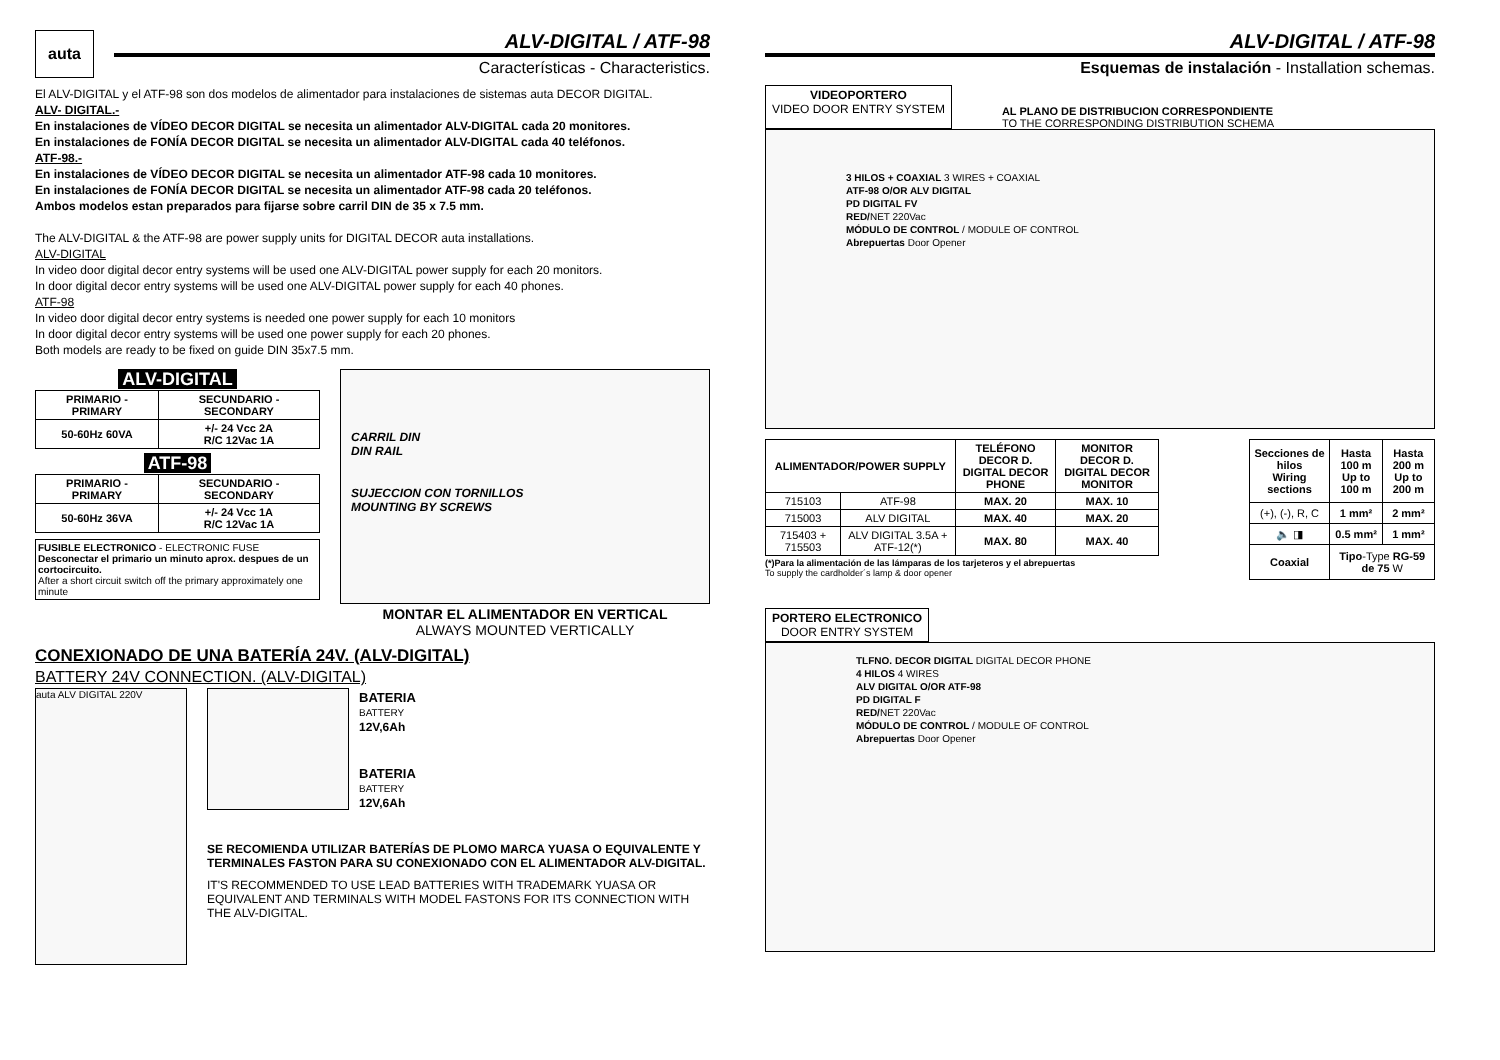auta
ALV-DIGITAL / ATF-98
Características - Characteristics.
El ALV-DIGITAL y el ATF-98 son dos modelos de alimentador para instalaciones de sistemas auta DECOR DIGITAL.
ALV- DIGITAL.-
En instalaciones de VÍDEO DECOR DIGITAL se necesita un alimentador ALV-DIGITAL cada 20 monitores.
En instalaciones de FONÍA DECOR DIGITAL se necesita un alimentador ALV-DIGITAL cada 40 teléfonos.
ATF-98.-
En instalaciones de VÍDEO DECOR DIGITAL se necesita un alimentador ATF-98 cada 10 monitores.
En instalaciones de FONÍA DECOR DIGITAL se necesita un alimentador ATF-98 cada 20 teléfonos.
Ambos modelos estan preparados para fijarse sobre carril DIN de 35 x 7.5 mm.
The ALV-DIGITAL & the ATF-98 are power supply units for DIGITAL DECOR auta installations.
ALV-DIGITAL
In video door digital decor entry systems will be used one ALV-DIGITAL power supply for each 20 monitors.
In door digital decor entry systems will be used one ALV-DIGITAL power supply for each 40 phones.
ATF-98
In video door digital decor entry systems is needed one power supply for each 10 monitors
In door digital decor entry systems will be used one power supply for each 20 phones.
Both models are ready to be fixed on guide DIN 35x7.5 mm.
ALV-DIGITAL
| PRIMARIO - PRIMARY | SECUNDARIO - SECONDARY |
| --- | --- |
| 50-60Hz 60VA | +/- 24 Vcc 2A R/C 12Vac 1A |
ATF-98
| PRIMARIO - PRIMARY | SECUNDARIO - SECONDARY |
| --- | --- |
| 50-60Hz 36VA | +/- 24 Vcc 1A R/C 12Vac 1A |
FUSIBLE ELECTRONICO - ELECTRONIC FUSE
Desconectar el primario un minuto aprox. despues de un cortocircuito.
After a short circuit switch off the primary approximately one minute
CARRIL DIN
DIN RAIL
SUJECCION CON TORNILLOS
MOUNTING BY SCREWS
MONTAR EL ALIMENTADOR EN VERTICAL
ALWAYS MOUNTED VERTICALLY
CONEXIONADO DE UNA BATERÍA 24V. (ALV-DIGITAL)
BATTERY 24V CONNECTION. (ALV-DIGITAL)
auta ALV DIGITAL 220V
BATERIA
BATTERY
12V,6Ah
BATERIA
BATTERY
12V,6Ah
SE RECOMIENDA UTILIZAR BATERÍAS DE PLOMO MARCA YUASA O EQUIVALENTE Y TERMINALES FASTON PARA SU CONEXIONADO CON EL ALIMENTADOR ALV-DIGITAL.
IT'S RECOMMENDED TO USE LEAD BATTERIES WITH TRADEMARK YUASA OR EQUIVALENT AND TERMINALS WITH MODEL FASTONS FOR ITS CONNECTION WITH THE ALV-DIGITAL.
ALV-DIGITAL / ATF-98
Esquemas de instalación - Installation schemas.
VIDEOPORTERO
VIDEO DOOR ENTRY SYSTEM
AL PLANO DE DISTRIBUCION CORRESPONDIENTE
TO THE CORRESPONDING DISTRIBUTION SCHEMA
3 HILOS + COAXIAL 3 WIRES + COAXIAL
ATF-98 O/OR ALV DIGITAL
PD DIGITAL FV
RED/NET 220Vac
MÓDULO DE CONTROL / MODULE OF CONTROL
Abrepuertas Door Opener
| ALIMENTADOR/POWER SUPPLY | | TELÉFONO DECOR D. DIGITAL DECOR PHONE | MONITOR DECOR D. DIGITAL DECOR MONITOR |
| --- | --- | --- | --- |
| 715103 | ATF-98 | MAX. 20 | MAX. 10 |
| 715003 | ALV DIGITAL | MAX. 40 | MAX. 20 |
| 715403 + 715503 | ALV DIGITAL 3.5A + ATF-12(*) | MAX. 80 | MAX. 40 |
(*)Para la alimentación de las lámparas de los tarjeteros y el abrepuertas
To supply the cardholder´s lamp & door opener
| Secciones de hilos Wiring sections | Hasta 100 m Up to 100 m | Hasta 200 m Up to 200 m |
| --- | --- | --- |
| (+), (-), R, C | 1 mm² | 2 mm² |
| 🔈 ◨ | 0.5 mm² | 1 mm² |
| Coaxial | Tipo -Type RG-59 de 75 W | |
PORTERO ELECTRONICO
DOOR ENTRY SYSTEM
TLFNO. DECOR DIGITAL DIGITAL DECOR PHONE
4 HILOS 4 WIRES
ALV DIGITAL O/OR ATF-98
PD DIGITAL F
RED/NET 220Vac
MÓDULO DE CONTROL / MODULE OF CONTROL
Abrepuertas Door Opener